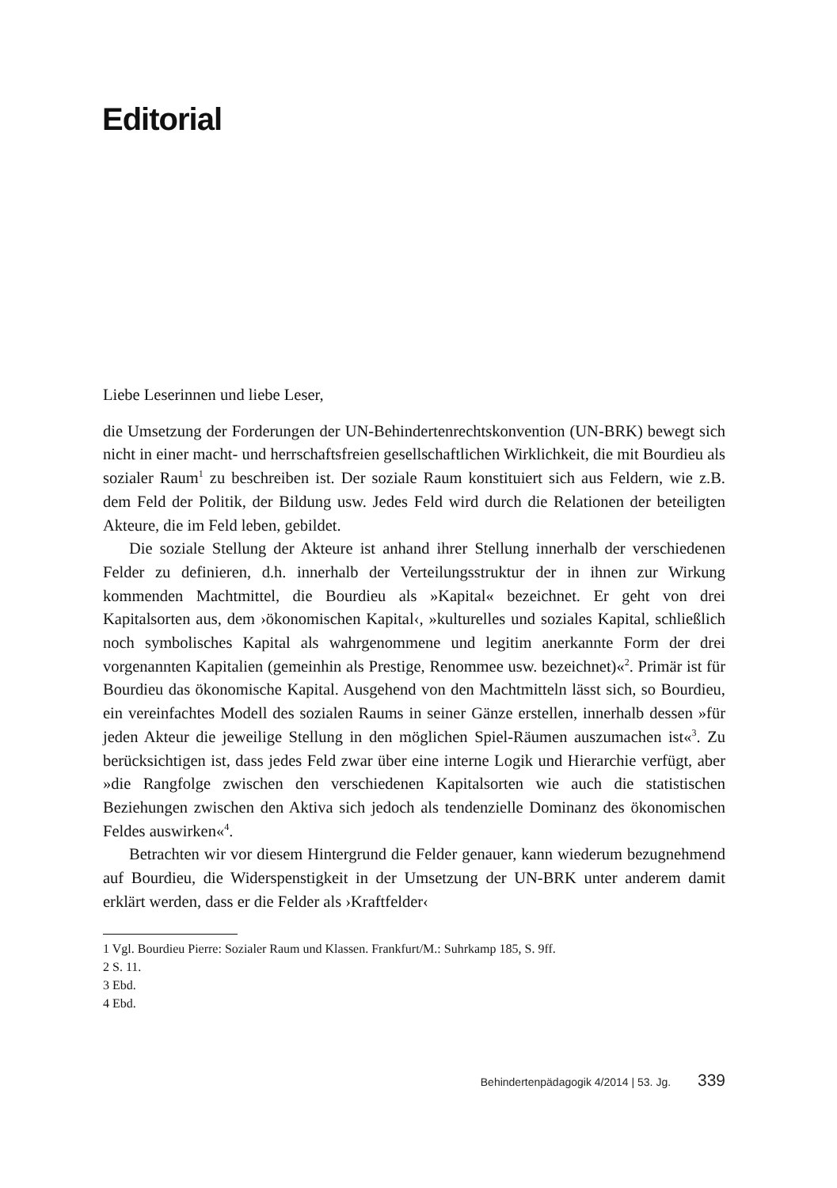Editorial
Liebe Leserinnen und liebe Leser,
die Umsetzung der Forderungen der UN-Behindertenrechtskonvention (UN-BRK) bewegt sich nicht in einer macht- und herrschaftsfreien gesellschaftlichen Wirklichkeit, die mit Bourdieu als sozialer Raum<sup>1</sup> zu beschreiben ist. Der soziale Raum konstituiert sich aus Feldern, wie z.B. dem Feld der Politik, der Bildung usw. Jedes Feld wird durch die Relationen der beteiligten Akteure, die im Feld leben, gebildet.
Die soziale Stellung der Akteure ist anhand ihrer Stellung innerhalb der verschiedenen Felder zu definieren, d.h. innerhalb der Verteilungsstruktur der in ihnen zur Wirkung kommenden Machtmittel, die Bourdieu als »Kapital« bezeichnet. Er geht von drei Kapitalsorten aus, dem ›ökonomischen Kapital‹, »kulturelles und soziales Kapital, schließlich noch symbolisches Kapital als wahrgenommene und legitim anerkannte Form der drei vorgenannten Kapitalien (gemeinhin als Prestige, Renommee usw. bezeichnet)«<sup>2</sup>. Primär ist für Bourdieu das ökonomische Kapital. Ausgehend von den Machtmitteln lässt sich, so Bourdieu, ein vereinfachtes Modell des sozialen Raums in seiner Gänze erstellen, innerhalb dessen »für jeden Akteur die jeweilige Stellung in den möglichen Spiel-Räumen auszumachen ist«<sup>3</sup>. Zu berücksichtigen ist, dass jedes Feld zwar über eine interne Logik und Hierarchie verfügt, aber »die Rangfolge zwischen den verschiedenen Kapitalsorten wie auch die statistischen Beziehungen zwischen den Aktiva sich jedoch als tendenzielle Dominanz des ökonomischen Feldes auswirken«<sup>4</sup>.
Betrachten wir vor diesem Hintergrund die Felder genauer, kann wiederum bezugnehmend auf Bourdieu, die Widerspenstigkeit in der Umsetzung der UN-BRK unter anderem damit erklärt werden, dass er die Felder als ›Kraftfelder‹
1 Vgl. Bourdieu Pierre: Sozialer Raum und Klassen. Frankfurt/M.: Suhrkamp 185, S. 9ff.
2 S. 11.
3 Ebd.
4 Ebd.
Behindertenpädagogik 4/2014 | 53. Jg. 339